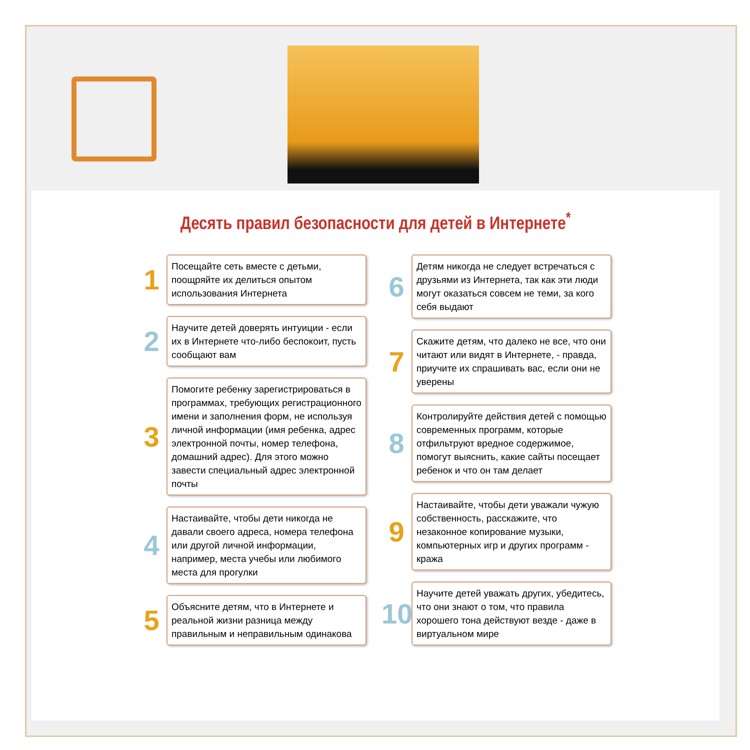Десять правил безопасности для детей в Интернете<sup>*</sup>
1
Посещайте сеть вместе с детьми, поощряйте их делиться опытом использования Интернета
2
Научите детей доверять интуиции - если их в Интернете что-либо беспокоит, пусть сообщают вам
3
Помогите ребенку зарегистрироваться в программах, требующих регистрационного имени и заполнения форм, не используя личной информации (имя ребенка, адрес электронной почты, номер телефона, домашний адрес). Для этого можно завести специальный адрес электронной почты
4
Настаивайте, чтобы дети никогда не давали своего адреса, номера телефона или другой личной информации, например, места учебы или любимого места для прогулки
5
Объясните детям, что в Интернете и реальной жизни разница между правильным и неправильным одинакова
6
Детям никогда не следует встречаться с друзьями из Интернета, так как эти люди могут оказаться совсем не теми, за кого себя выдают
7
Скажите детям, что далеко не все, что они читают или видят в Интернете, - правда, приучите их спрашивать вас, если они не уверены
8
Контролируйте действия детей с помощью современных программ, которые отфильтруют вредное содержимое, помогут выяснить, какие сайты посещает ребенок и что он там делает
9
Настаивайте, чтобы дети уважали чужую собственность, расскажите, что незаконное копирование музыки, компьютерных игр и других программ - кража
10
Научите детей уважать других, убедитесь, что они знают о том, что правила хорошего тона действуют везде - даже в виртуальном мире